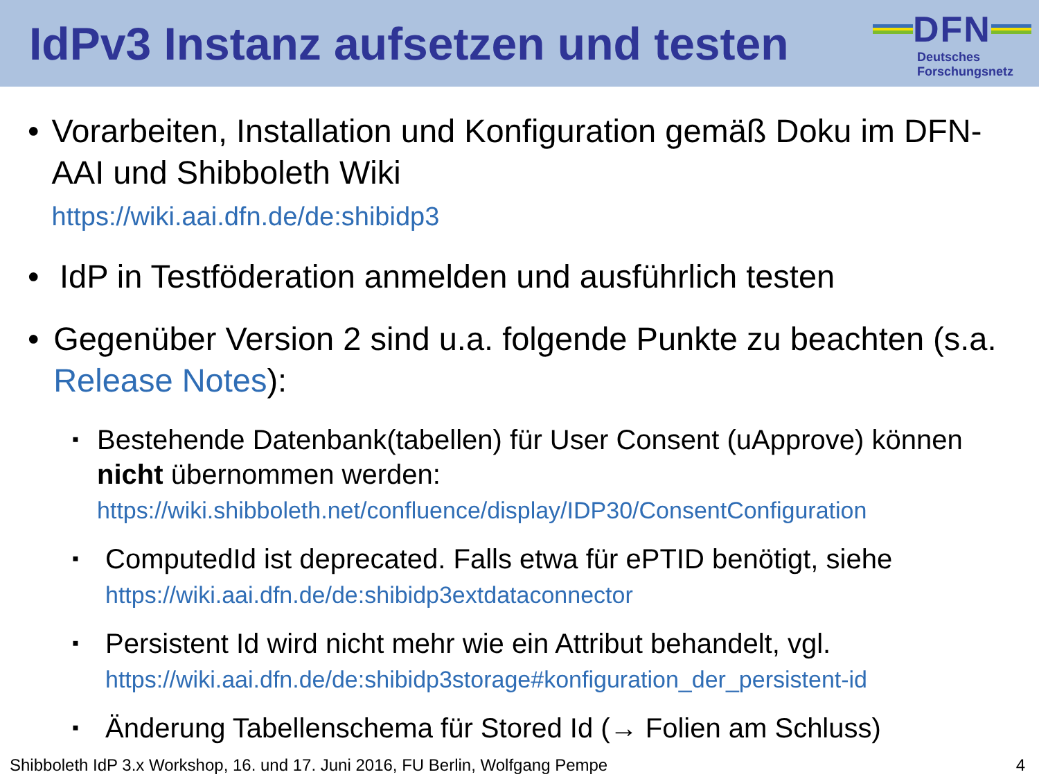IdPv3 Instanz aufsetzen und testen
DFN
Deutsches
Forschungsnetz
• Vorarbeiten, Installation und Konfiguration gemäß Doku im DFN-AAI und Shibboleth Wiki
https://wiki.aai.dfn.de/de:shibidp3
• IdP in Testföderation anmelden und ausführlich testen
• Gegenüber Version 2 sind u.a. folgende Punkte zu beachten (s.a. Release Notes):
▪
Bestehende Datenbank(tabellen) für User Consent (uApprove) können nicht übernommen werden:
https://wiki.shibboleth.net/confluence/display/IDP30/ConsentConfiguration
▪
ComputedId ist deprecated. Falls etwa für ePTID benötigt, siehe
https://wiki.aai.dfn.de/de:shibidp3extdataconnector
▪
Persistent Id wird nicht mehr wie ein Attribut behandelt, vgl.
https://wiki.aai.dfn.de/de:shibidp3storage#konfiguration_der_persistent-id
▪
Änderung Tabellenschema für Stored Id (→ Folien am Schluss)
Shibboleth IdP 3.x Workshop, 16. und 17. Juni 2016, FU Berlin, Wolfgang Pempe 4